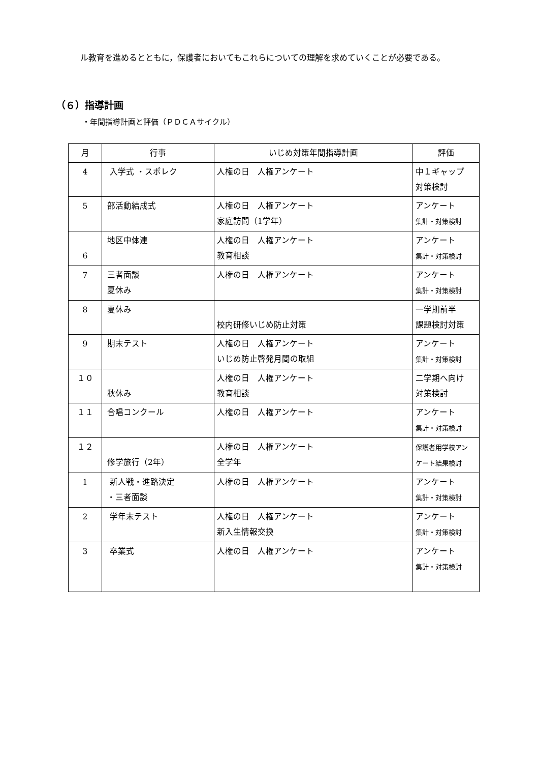ル教育を進めるとともに，保護者においてもこれらについての理解を求めていくことが必要である。
（６）指導計画
・年間指導計画と評価（ＰＤＣＡサイクル）
| 月 | 行事 | いじめ対策年間指導計画 | 評価 |
| --- | --- | --- | --- |
| 4 | 入学式 ・スポレク | 人権の日 人権アンケート | 中１ギャップ 対策検討 |
| 5 | 部活動結成式 | 人権の日 人権アンケート 家庭訪問（1学年） | アンケート 集計・対策検討 |
| 6 | 地区中体連 | 人権の日 人権アンケート 教育相談 | アンケート 集計・対策検討 |
| 7 | 三者面談 夏休み | 人権の日 人権アンケート | アンケート 集計・対策検討 |
| 8 | 夏休み | 校内研修いじめ防止対策 | 一学期前半 課題検討対策 |
| 9 | 期末テスト | 人権の日 人権アンケート いじめ防止啓発月間の取組 | アンケート 集計・対策検討 |
| １０ | 秋休み | 人権の日 人権アンケート 教育相談 | 二学期へ向け 対策検討 |
| １１ | 合唱コンクール | 人権の日 人権アンケート | アンケート 集計・対策検討 |
| １２ | 修学旅行（2年） | 人権の日 人権アンケート 全学年 | 保護者用学校アン ケート結果検討 |
| 1 | 新人戦・進路決定 ・三者面談 | 人権の日 人権アンケート | アンケート 集計・対策検討 |
| 2 | 学年末テスト | 人権の日 人権アンケート 新入生情報交換 | アンケート 集計・対策検討 |
| 3 | 卒業式 | 人権の日 人権アンケート | アンケート 集計・対策検討 |